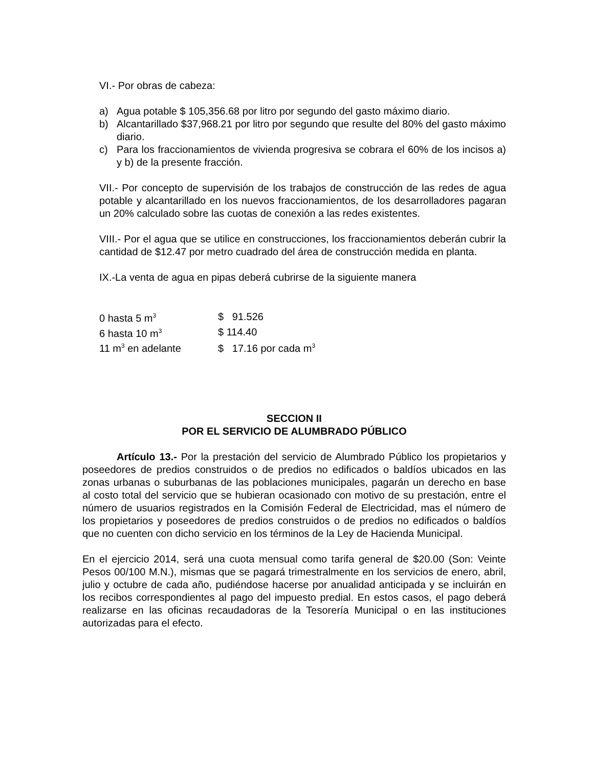VI.- Por obras de cabeza:
a) Agua potable $ 105,356.68 por litro por segundo del gasto máximo diario.
b) Alcantarillado $37,968.21 por litro por segundo que resulte del 80% del gasto máximo diario.
c) Para los fraccionamientos de vivienda progresiva se cobrara el 60% de los incisos a) y b) de la presente fracción.
VII.- Por concepto de supervisión de los trabajos de construcción de las redes de agua potable y alcantarillado en los nuevos fraccionamientos, de los desarrolladores pagaran un 20% calculado sobre las cuotas de conexión a las redes existentes.
VIII.- Por el agua que se utilice en construcciones, los fraccionamientos deberán cubrir la cantidad de $12.47 por metro cuadrado del área de construcción medida en planta.
IX.-La venta de agua en pipas deberá cubrirse de la siguiente manera
| 0 hasta 5 m<sup>3</sup> | $ 91.526 |
| 6 hasta 10 m<sup>3</sup> | $ 114.40 |
| 11 m<sup>3</sup> en adelante | $ 17.16 por cada m<sup>3</sup> |
SECCION II
POR EL SERVICIO DE ALUMBRADO PÚBLICO
Artículo 13.- Por la prestación del servicio de Alumbrado Público los propietarios y poseedores de predios construidos o de predios no edificados o baldíos ubicados en las zonas urbanas o suburbanas de las poblaciones municipales, pagarán un derecho en base al costo total del servicio que se hubieran ocasionado con motivo de su prestación, entre el número de usuarios registrados en la Comisión Federal de Electricidad, mas el número de los propietarios y poseedores de predios construidos o de predios no edificados o baldíos que no cuenten con dicho servicio en los términos de la Ley de Hacienda Municipal.
En el ejercicio 2014, será una cuota mensual como tarifa general de $20.00 (Son: Veinte Pesos 00/100 M.N.), mismas que se pagará trimestralmente en los servicios de enero, abril, julio y octubre de cada año, pudiéndose hacerse por anualidad anticipada y se incluirán en los recibos correspondientes al pago del impuesto predial. En estos casos, el pago deberá realizarse en las oficinas recaudadoras de la Tesorería Municipal o en las instituciones autorizadas para el efecto.